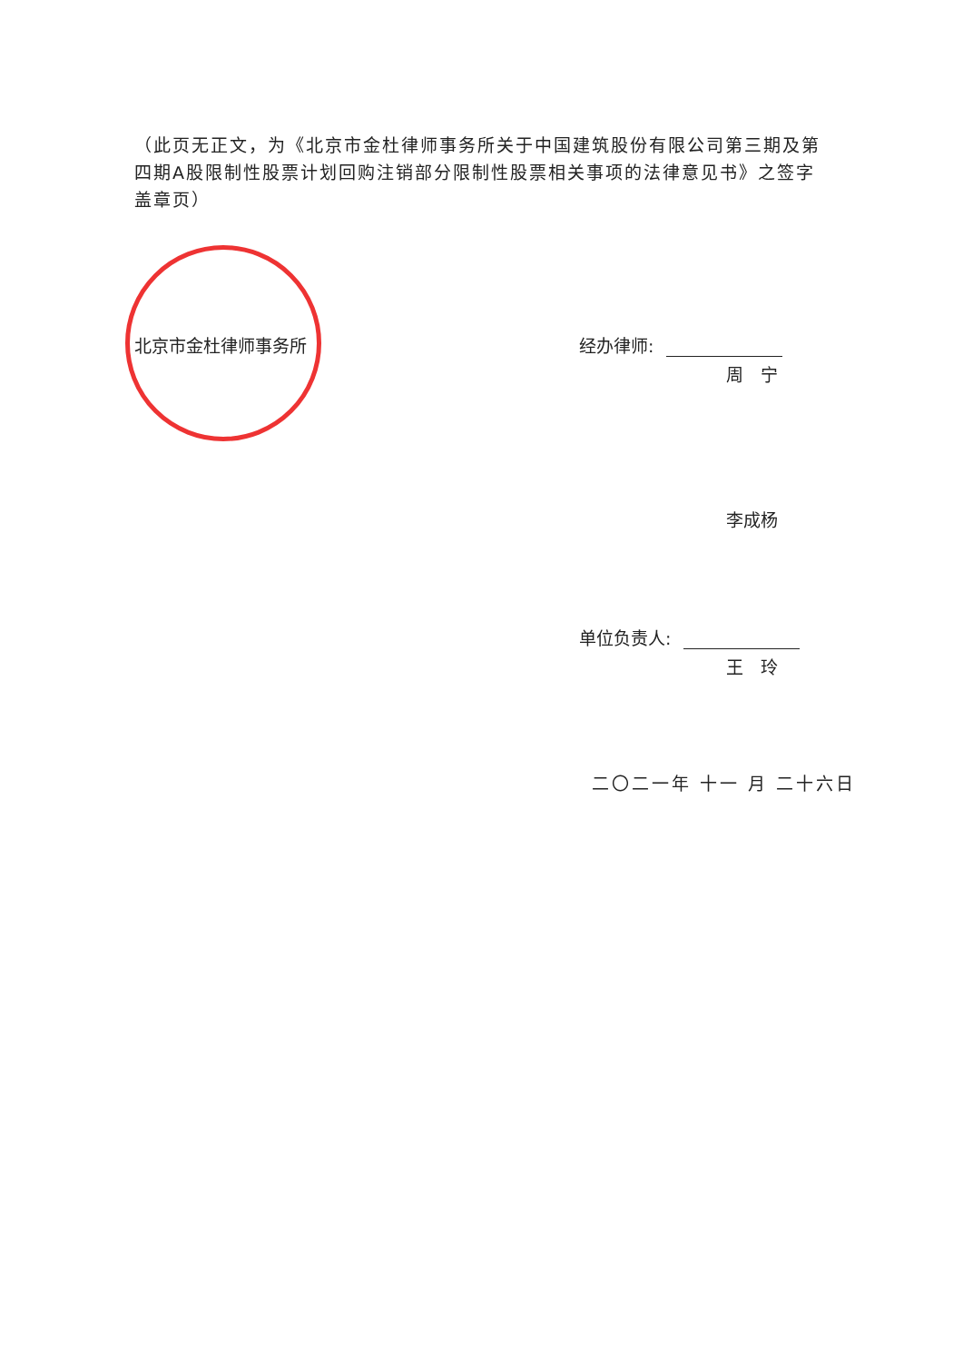（此页无正文，为《北京市金杜律师事务所关于中国建筑股份有限公司第三期及第四期A股限制性股票计划回购注销部分限制性股票相关事项的法律意见书》之签字盖章页）
北京市金杜律师事务所 经办律师:
周　宁
李成杨
单位负责人:
王　玲
二〇二一年 十一 月 二十六日